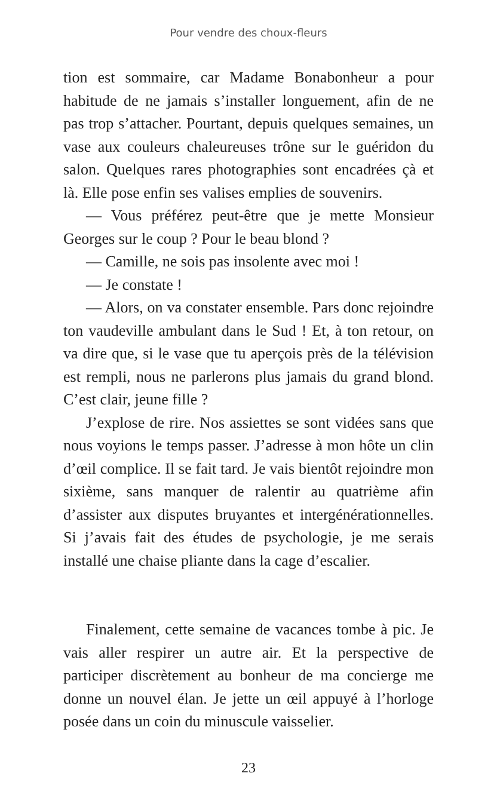Pour vendre des choux-fleurs
tion est sommaire, car Madame Bonabonheur a pour habitude de ne jamais s’installer longuement, afin de ne pas trop s’attacher. Pourtant, depuis quelques semaines, un vase aux couleurs chaleureuses trône sur le guéridon du salon. Quelques rares photographies sont encadrées çà et là. Elle pose enfin ses valises emplies de souvenirs.
— Vous préférez peut-être que je mette Monsieur Georges sur le coup ? Pour le beau blond ?
— Camille, ne sois pas insolente avec moi !
— Je constate !
— Alors, on va constater ensemble. Pars donc rejoindre ton vaudeville ambulant dans le Sud ! Et, à ton retour, on va dire que, si le vase que tu aperçois près de la télévision est rempli, nous ne parlerons plus jamais du grand blond. C’est clair, jeune fille ?
J’explose de rire. Nos assiettes se sont vidées sans que nous voyions le temps passer. J’adresse à mon hôte un clin d’œil complice. Il se fait tard. Je vais bientôt rejoindre mon sixième, sans manquer de ralentir au quatrième afin d’assister aux disputes bruyantes et intergénérationnelles. Si j’avais fait des études de psychologie, je me serais installé une chaise pliante dans la cage d’escalier.
Finalement, cette semaine de vacances tombe à pic. Je vais aller respirer un autre air. Et la perspective de participer discrètement au bonheur de ma concierge me donne un nouvel élan. Je jette un œil appuyé à l’horloge posée dans un coin du minuscule vaisselier.
23